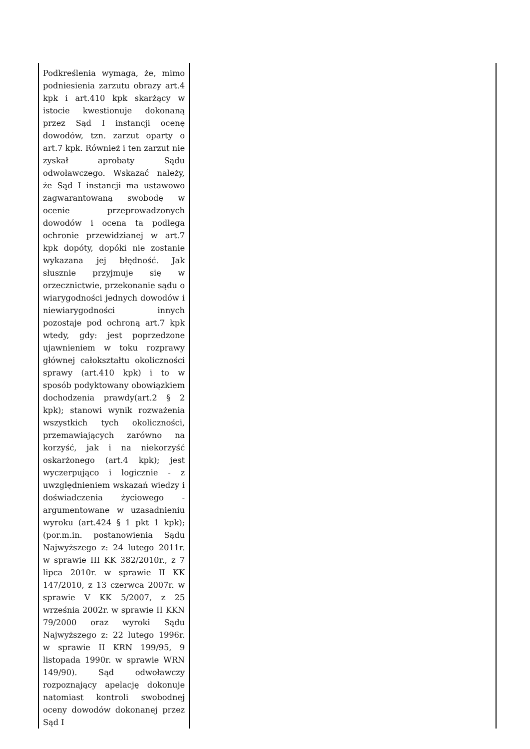| Podkreślenia wymaga, że, mimo podniesienia zarzutu obrazy art.4 kpk i art.410 kpk skarżący w istocie kwestionuje dokonaną przez Sąd I instancji ocenę dowodów, tzn. zarzut oparty o art.7 kpk. Również i ten zarzut nie zyskał aprobaty Sądu odwoławczego. Wskazać należy, że Sąd I instancji ma ustawowo zagwarantowaną swobodę w ocenie przeprowadzonych dowodów i ocena ta podlega ochronie przewidzianej w art.7 kpk dopóty, dopóki nie zostanie wykazana jej błędność. Jak słusznie przyjmuje się w orzecznictwie, przekonanie sądu o wiarygodności jednych dowodów i niewiarygodności innych pozostaje pod ochroną art.7 kpk wtedy, gdy: jest poprzedzone ujawnieniem w toku rozprawy głównej całokształtu okoliczności sprawy (art.410 kpk) i to w sposób podyktowany obowiązkiem dochodzenia prawdy(art.2 § 2 kpk); stanowi wynik rozważenia wszystkich tych okoliczności, przemawiających zarówno na korzyść, jak i na niekorzyść oskarżonego (art.4 kpk); jest wyczerpująco i logicznie - z uwzględnieniem wskazań wiedzy i doświadczenia życiowego - argumentowane w uzasadnieniu wyroku (art.424 § 1 pkt 1 kpk); (por.m.in. postanowienia Sądu Najwyższego z: 24 lutego 2011r. w sprawie III KK 382/2010r., z 7 lipca 2010r. w sprawie II KK 147/2010, z 13 czerwca 2007r. w sprawie V KK 5/2007, z 25 września 2002r. w sprawie II KKN 79/2000 oraz wyroki Sądu Najwyższego z: 22 lutego 1996r. w sprawie II KRN 199/95, 9 listopada 1990r. w sprawie WRN 149/90). Sąd odwoławczy rozpoznający apelację dokonuje natomiast kontroli swobodnej oceny dowodów dokonanej przez Sąd I | |